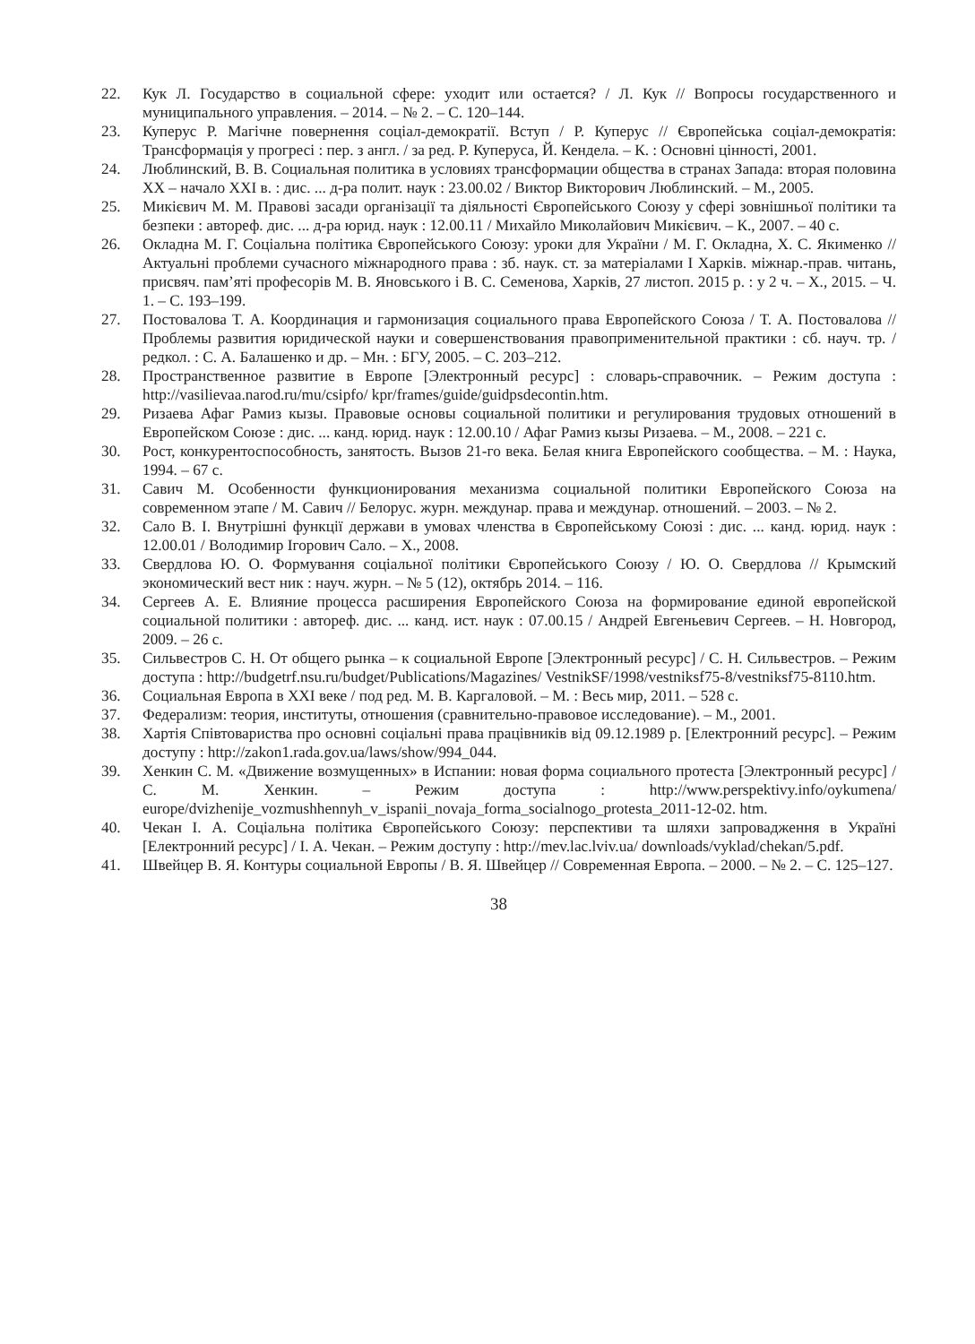22. Кук Л. Государство в социальной сфере: уходит или остается? / Л. Кук // Вопросы государственного и муниципального управления. – 2014. – № 2. – С. 120–144.
23. Куперус Р. Магічне повернення соціал-демократії. Вступ / Р. Куперус // Європейська соціал-демократія: Трансформація у прогресі : пер. з англ. / за ред. Р. Куперуса, Й. Кендела. – К. : Основні цінності, 2001.
24. Люблинский, В. В. Социальная политика в условиях трансформации общества в странах Запада: вторая половина XX – начало XXI в. : дис. ... д-ра полит. наук : 23.00.02 / Виктор Викторович Люблинский. – М., 2005.
25. Микієвич М. М. Правові засади організації та діяльності Європейського Союзу у сфері зовнішньої політики та безпеки : автореф. дис. ... д-ра юрид. наук : 12.00.11 / Михайло Миколайович Микієвич. – К., 2007. – 40 с.
26. Окладна М. Г. Соціальна політика Європейського Союзу: уроки для України / М. Г. Окладна, Х. С. Якименко // Актуальні проблеми сучасного міжнародного права : зб. наук. ст. за матеріалами І Харків. міжнар.-прав. читань, присвяч. пам’яті професорів М. В. Яновського і В. С. Семенова, Харків, 27 листоп. 2015 р. : у 2 ч. – Х., 2015. – Ч. 1. – С. 193–199.
27. Постовалова Т. А. Координация и гармонизация социального права Европейского Союза / Т. А. Постовалова // Проблемы развития юридической науки и совершенствования правоприменительной практики : сб. науч. тр. / редкол. : С. А. Балашенко и др. – Мн. : БГУ, 2005. – С. 203–212.
28. Пространственное развитие в Европе [Электронный ресурс] : словарь-справочник. – Режим доступа : http://vasilievaa.narod.ru/mu/csipfo/ kpr/frames/guide/guidpsdecontin.htm.
29. Ризаева Афаг Рамиз кызы. Правовые основы социальной политики и регулирования трудовых отношений в Европейском Союзе : дис. ... канд. юрид. наук : 12.00.10 / Афаг Рамиз кызы Ризаева. – М., 2008. – 221 с.
30. Рост, конкурентоспособность, занятость. Вызов 21-го века. Белая книга Европейского сообщества. – М. : Наука, 1994. – 67 с.
31. Савич М. Особенности функционирования механизма социальной политики Европейского Союза на современном этапе / М. Савич // Белорус. журн. междунар. права и междунар. отношений. – 2003. – № 2.
32. Сало В. І. Внутрішні функції держави в умовах членства в Європейському Союзі : дис. ... канд. юрид. наук : 12.00.01 / Володимир Ігорович Сало. – Х., 2008.
33. Свердлова Ю. О. Формування соціальної політики Європейського Союзу / Ю. О. Свердлова // Крымский экономический вест ник : науч. журн. – № 5 (12), октябрь 2014. – 116.
34. Сергеев А. Е. Влияние процесса расширения Европейского Союза на формирование единой европейской социальной политики : автореф. дис. ... канд. ист. наук : 07.00.15 / Андрей Евгеньевич Сергеев. – Н. Новгород, 2009. – 26 с.
35. Сильвестров С. Н. От общего рынка – к социальной Европе [Электронный ресурс] / С. Н. Сильвестров. – Режим доступа : http://budgetrf.nsu.ru/budget/Publications/Magazines/ VestnikSF/1998/vestniksf75-8/vestniksf75-8110.htm.
36. Социальная Европа в XXI веке / под ред. М. В. Каргаловой. – М. : Весь мир, 2011. – 528 с.
37. Федерализм: теория, институты, отношения (сравнительно-правовое исследование). – М., 2001.
38. Хартія Співтовариства про основні соціальні права працівників від 09.12.1989 р. [Електронний ресурс]. – Режим доступу : http://zakon1.rada.gov.ua/laws/show/994_044.
39. Хенкин С. М. «Движение возмущенных» в Испании: новая форма социального протеста [Электронный ресурс] / С. М. Хенкин. – Режим доступа : http://www.perspektivy.info/oykumena/ europe/dvizhenije_vozmushhennyh_v_ispanii_novaja_forma_socialnogo_protesta_2011-12-02. htm.
40. Чекан І. А. Соціальна політика Європейського Союзу: перспективи та шляхи запровадження в Україні [Електронний ресурс] / І. А. Чекан. – Режим доступу : http://mev.lac.lviv.ua/ downloads/vyklad/chekan/5.pdf.
41. Швейцер В. Я. Контуры социальной Европы / В. Я. Швейцер // Современная Европа. – 2000. – № 2. – С. 125–127.
38